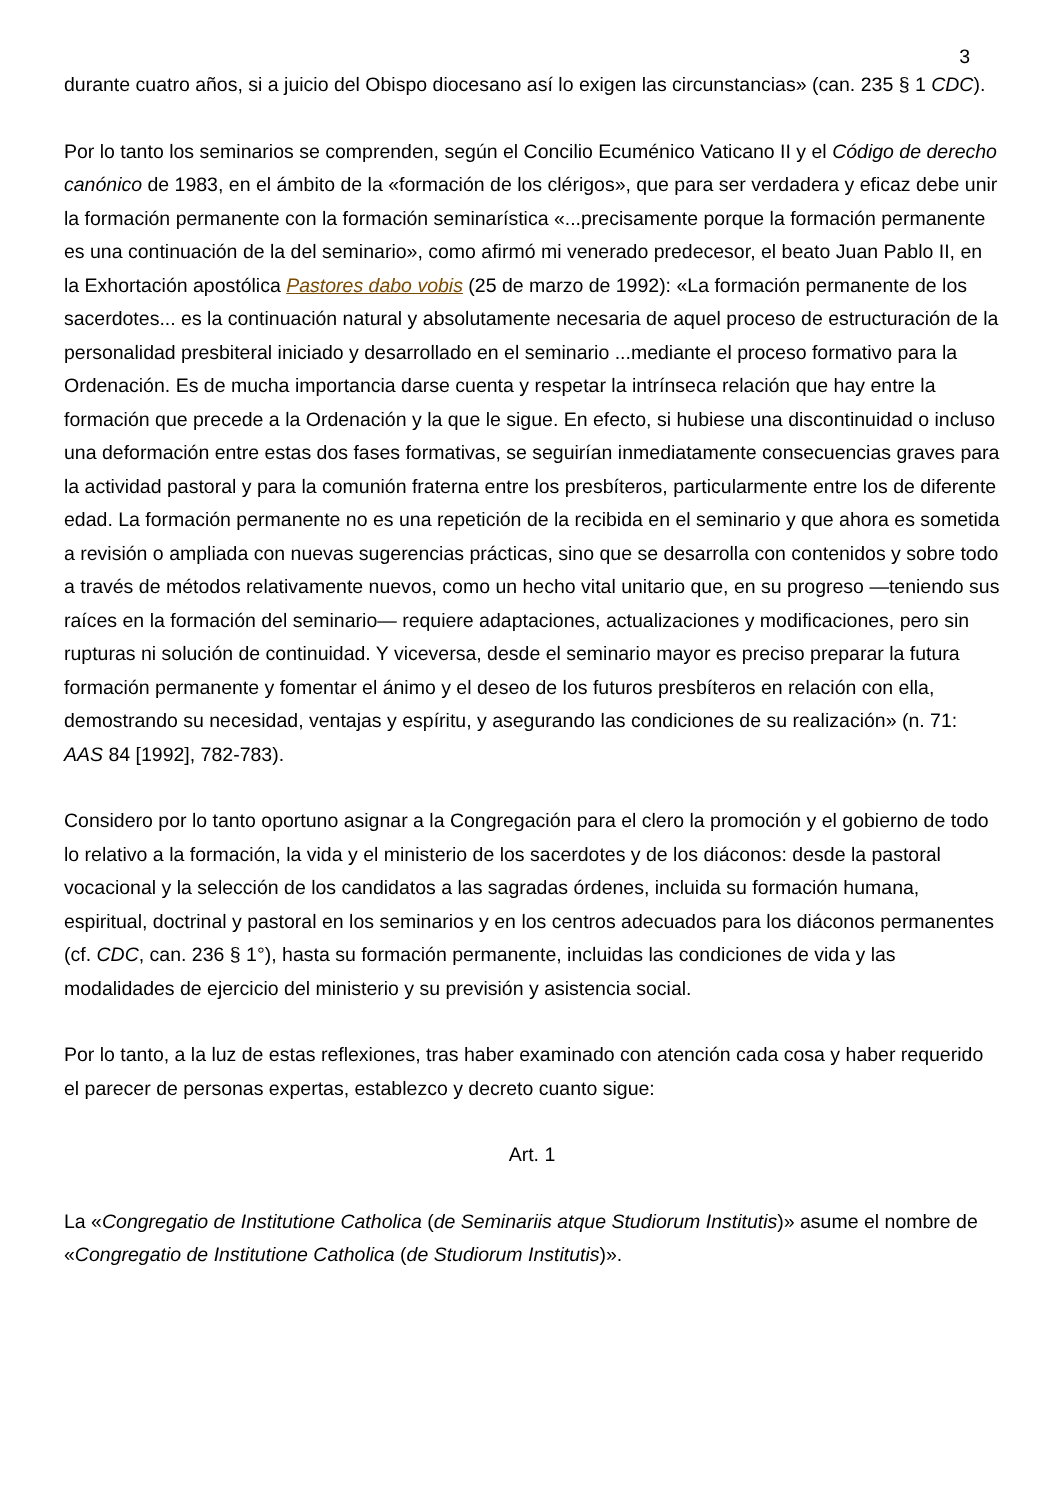3
durante cuatro años, si a juicio del Obispo diocesano así lo exigen las circunstancias» (can. 235 § 1 CDC).
Por lo tanto los seminarios se comprenden, según el Concilio Ecuménico Vaticano II y el Código de derecho canónico de 1983, en el ámbito de la «formación de los clérigos», que para ser verdadera y eficaz debe unir la formación permanente con la formación seminarística «...precisamente porque la formación permanente es una continuación de la del seminario», como afirmó mi venerado predecesor, el beato Juan Pablo II, en la Exhortación apostólica Pastores dabo vobis (25 de marzo de 1992): «La formación permanente de los sacerdotes... es la continuación natural y absolutamente necesaria de aquel proceso de estructuración de la personalidad presbiteral iniciado y desarrollado en el seminario ...mediante el proceso formativo para la Ordenación. Es de mucha importancia darse cuenta y respetar la intrínseca relación que hay entre la formación que precede a la Ordenación y la que le sigue. En efecto, si hubiese una discontinuidad o incluso una deformación entre estas dos fases formativas, se seguirían inmediatamente consecuencias graves para la actividad pastoral y para la comunión fraterna entre los presbíteros, particularmente entre los de diferente edad. La formación permanente no es una repetición de la recibida en el seminario y que ahora es sometida a revisión o ampliada con nuevas sugerencias prácticas, sino que se desarrolla con contenidos y sobre todo a través de métodos relativamente nuevos, como un hecho vital unitario que, en su progreso —teniendo sus raíces en la formación del seminario— requiere adaptaciones, actualizaciones y modificaciones, pero sin rupturas ni solución de continuidad. Y viceversa, desde el seminario mayor es preciso preparar la futura formación permanente y fomentar el ánimo y el deseo de los futuros presbíteros en relación con ella, demostrando su necesidad, ventajas y espíritu, y asegurando las condiciones de su realización» (n. 71: AAS 84 [1992], 782-783).
Considero por lo tanto oportuno asignar a la Congregación para el clero la promoción y el gobierno de todo lo relativo a la formación, la vida y el ministerio de los sacerdotes y de los diáconos: desde la pastoral vocacional y la selección de los candidatos a las sagradas órdenes, incluida su formación humana, espiritual, doctrinal y pastoral en los seminarios y en los centros adecuados para los diáconos permanentes (cf. CDC, can. 236 § 1°), hasta su formación permanente, incluidas las condiciones de vida y las modalidades de ejercicio del ministerio y su previsión y asistencia social.
Por lo tanto, a la luz de estas reflexiones, tras haber examinado con atención cada cosa y haber requerido el parecer de personas expertas, establezco y decreto cuanto sigue:
Art. 1
La «Congregatio de Institutione Catholica (de Seminariis atque Studiorum Institutis)» asume el nombre de «Congregatio de Institutione Catholica (de Studiorum Institutis)».